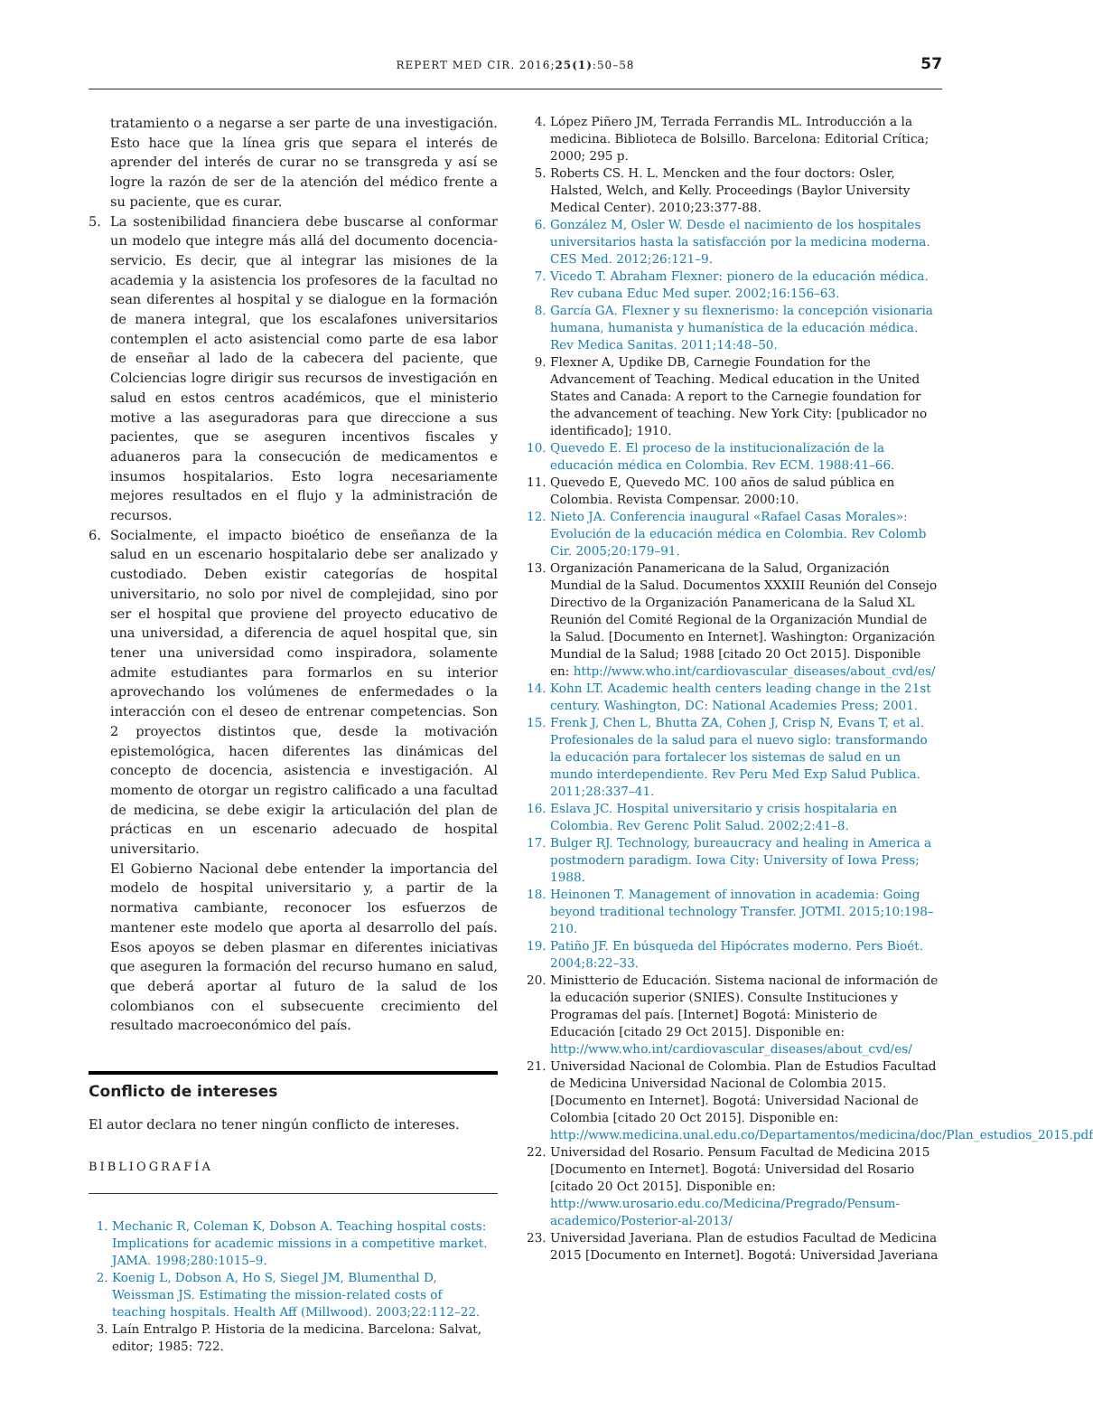REPERT MED CIR. 2016;25(1):50–58
57
tratamiento o a negarse a ser parte de una investigación. Esto hace que la línea gris que separa el interés de aprender del interés de curar no se transgreda y así se logre la razón de ser de la atención del médico frente a su paciente, que es curar.
5. La sostenibilidad financiera debe buscarse al conformar un modelo que integre más allá del documento docencia-servicio. Es decir, que al integrar las misiones de la academia y la asistencia los profesores de la facultad no sean diferentes al hospital y se dialogue en la formación de manera integral, que los escalafones universitarios contemplen el acto asistencial como parte de esa labor de enseñar al lado de la cabecera del paciente, que Colciencias logre dirigir sus recursos de investigación en salud en estos centros académicos, que el ministerio motive a las aseguradoras para que direccione a sus pacientes, que se aseguren incentivos fiscales y aduaneros para la consecución de medicamentos e insumos hospitalarios. Esto logra necesariamente mejores resultados en el flujo y la administración de recursos.
6. Socialmente, el impacto bioético de enseñanza de la salud en un escenario hospitalario debe ser analizado y custodiado. Deben existir categorías de hospital universitario, no solo por nivel de complejidad, sino por ser el hospital que proviene del proyecto educativo de una universidad, a diferencia de aquel hospital que, sin tener una universidad como inspiradora, solamente admite estudiantes para formarlos en su interior aprovechando los volúmenes de enfermedades o la interacción con el deseo de entrenar competencias. Son 2 proyectos distintos que, desde la motivación epistemológica, hacen diferentes las dinámicas del concepto de docencia, asistencia e investigación. Al momento de otorgar un registro calificado a una facultad de medicina, se debe exigir la articulación del plan de prácticas en un escenario adecuado de hospital universitario.
El Gobierno Nacional debe entender la importancia del modelo de hospital universitario y, a partir de la normativa cambiante, reconocer los esfuerzos de mantener este modelo que aporta al desarrollo del país. Esos apoyos se deben plasmar en diferentes iniciativas que aseguren la formación del recurso humano en salud, que deberá aportar al futuro de la salud de los colombianos con el subsecuente crecimiento del resultado macroeconómico del país.
Conflicto de intereses
El autor declara no tener ningún conflicto de intereses.
BIBLIOGRAFÍA
1. Mechanic R, Coleman K, Dobson A. Teaching hospital costs: Implications for academic missions in a competitive market. JAMA. 1998;280:1015–9.
2. Koenig L, Dobson A, Ho S, Siegel JM, Blumenthal D, Weissman JS. Estimating the mission-related costs of teaching hospitals. Health Aff (Millwood). 2003;22:112–22.
3. Laín Entralgo P. Historia de la medicina. Barcelona: Salvat, editor; 1985: 722.
4. López Piñero JM, Terrada Ferrandis ML. Introducción a la medicina. Biblioteca de Bolsillo. Barcelona: Editorial Crítica; 2000; 295 p.
5. Roberts CS. H. L. Mencken and the four doctors: Osler, Halsted, Welch, and Kelly. Proceedings (Baylor University Medical Center). 2010;23:377-88.
6. González M, Osler W. Desde el nacimiento de los hospitales universitarios hasta la satisfacción por la medicina moderna. CES Med. 2012;26:121–9.
7. Vicedo T. Abraham Flexner: pionero de la educación médica. Rev cubana Educ Med super. 2002;16:156–63.
8. García GA. Flexner y su flexnerismo: la concepción visionaria humana, humanista y humanística de la educación médica. Rev Medica Sanitas. 2011;14:48–50.
9. Flexner A, Updike DB, Carnegie Foundation for the Advancement of Teaching. Medical education in the United States and Canada: A report to the Carnegie foundation for the advancement of teaching. New York City: [publicador no identificado]; 1910.
10. Quevedo E. El proceso de la institucionalización de la educación médica en Colombia. Rev ECM. 1988:41–66.
11. Quevedo E, Quevedo MC. 100 años de salud pública en Colombia. Revista Compensar. 2000:10.
12. Nieto JA. Conferencia inaugural «Rafael Casas Morales»: Evolución de la educación médica en Colombia. Rev Colomb Cir. 2005;20:179–91.
13. Organización Panamericana de la Salud, Organización Mundial de la Salud. Documentos XXXIII Reunión del Consejo Directivo de la Organización Panamericana de la Salud XL Reunión del Comité Regional de la Organización Mundial de la Salud. [Documento en Internet]. Washington: Organización Mundial de la Salud; 1988 [citado 20 Oct 2015]. Disponible en: http://www.who.int/cardiovascular_diseases/about_cvd/es/
14. Kohn LT. Academic health centers leading change in the 21st century. Washington, DC: National Academies Press; 2001.
15. Frenk J, Chen L, Bhutta ZA, Cohen J, Crisp N, Evans T, et al. Profesionales de la salud para el nuevo siglo: transformando la educación para fortalecer los sistemas de salud en un mundo interdependiente. Rev Peru Med Exp Salud Publica. 2011;28:337–41.
16. Eslava JC. Hospital universitario y crisis hospitalaria en Colombia. Rev Gerenc Polit Salud. 2002;2:41–8.
17. Bulger RJ. Technology, bureaucracy and healing in America a postmodern paradigm. Iowa City: University of Iowa Press; 1988.
18. Heinonen T. Management of innovation in academia: Going beyond traditional technology Transfer. JOTMI. 2015;10:198–210.
19. Patiño JF. En búsqueda del Hipócrates moderno. Pers Bioét. 2004;8:22–33.
20. Ministterio de Educación. Sistema nacional de información de la educación superior (SNIES). Consulte Instituciones y Programas del país. [Internet] Bogotá: Ministerio de Educación [citado 29 Oct 2015]. Disponible en: http://www.who.int/cardiovascular_diseases/about_cvd/es/
21. Universidad Nacional de Colombia. Plan de Estudios Facultad de Medicina Universidad Nacional de Colombia 2015. [Documento en Internet]. Bogotá: Universidad Nacional de Colombia [citado 20 Oct 2015]. Disponible en: http://www.medicina.unal.edu.co/Departamentos/medicina/doc/Plan_estudios_2015.pdf
22. Universidad del Rosario. Pensum Facultad de Medicina 2015 [Documento en Internet]. Bogotá: Universidad del Rosario [citado 20 Oct 2015]. Disponible en: http://www.urosario.edu.co/Medicina/Pregrado/Pensum-academico/Posterior-al-2013/
23. Universidad Javeriana. Plan de estudios Facultad de Medicina 2015 [Documento en Internet]. Bogotá: Universidad Javeriana